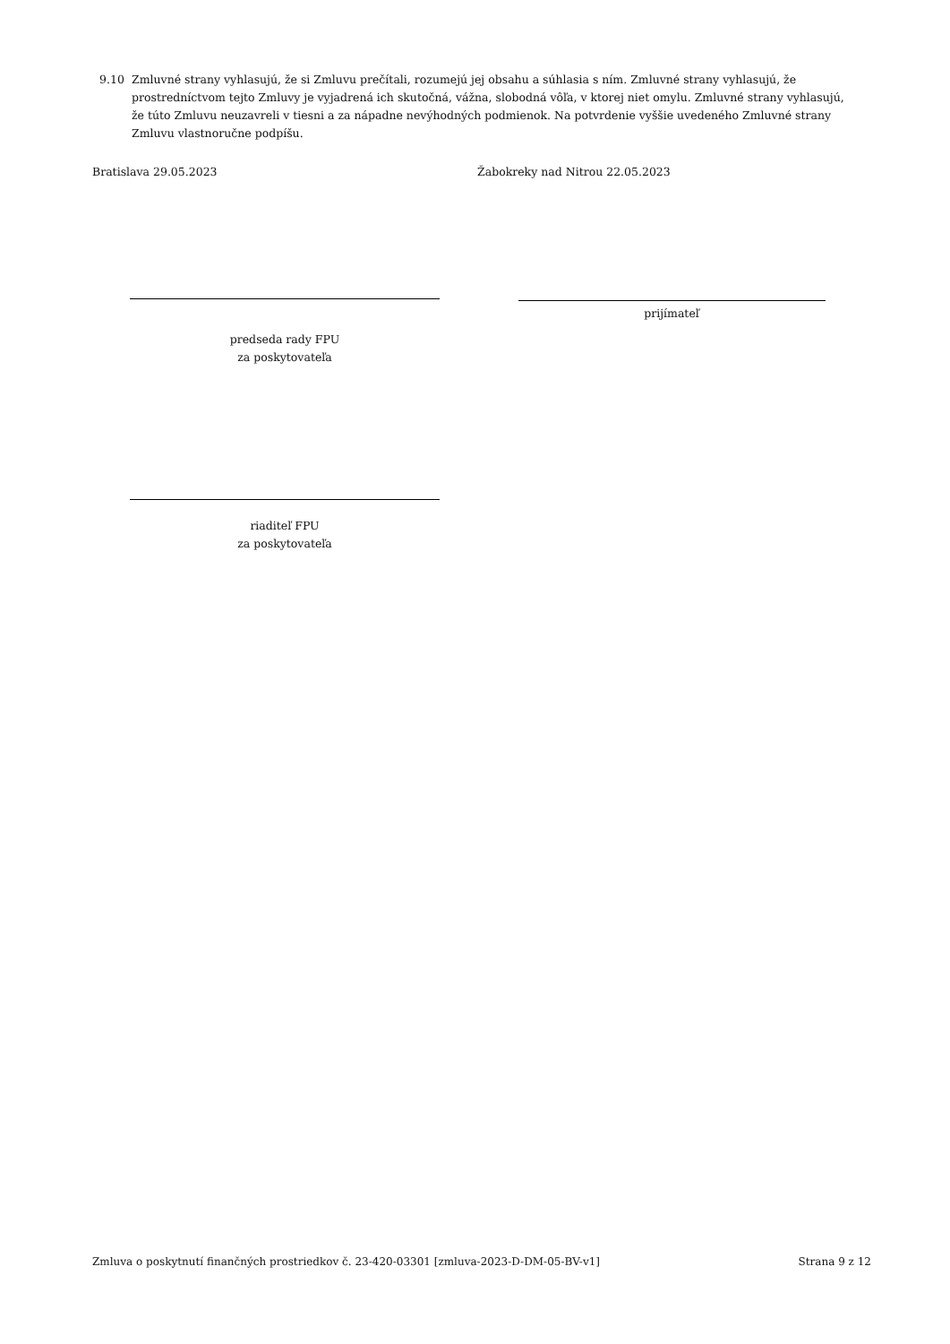9.10 Zmluvné strany vyhlasujú, že si Zmluvu prečítali, rozumejú jej obsahu a súhlasia s ním. Zmluvné strany vyhlasujú, že prostredníctvom tejto Zmluvy je vyjadrená ich skutočná, vážna, slobodná vôľa, v ktorej niet omylu. Zmluvné strany vyhlasujú, že túto Zmluvu neuzavreli v tiesni a za nápadne nevýhodných podmienok. Na potvrdenie vyššie uvedeného Zmluvné strany Zmluvu vlastnoručne podpíšu.
Bratislava 29.05.2023 Žabokreky nad Nitrou 22.05.2023
prijímateľ
predseda rady FPU
za poskytovateľa
riaditeľ FPU
za poskytovateľa
Zmluva o poskytnutí finančných prostriedkov č. 23-420-03301 [zmluva-2023-D-DM-05-BV-v1] Strana 9 z 12